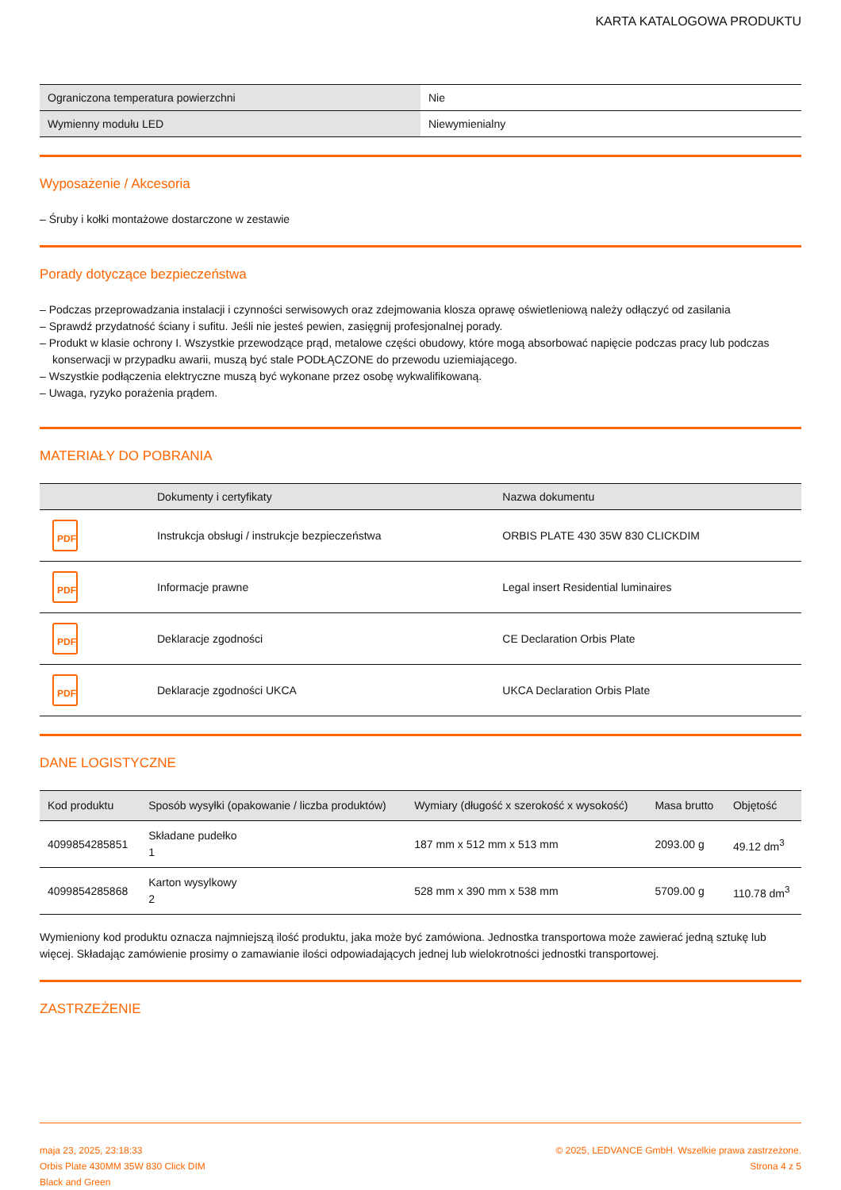KARTA KATALOGOWA PRODUKTU
| Ograniczona temperatura powierzchni | Nie |
| Wymienny modułu LED | Niewymienialny |
Wyposażenie / Akcesoria
– Śruby i kołki montażowe dostarczone w zestawie
Porady dotyczące bezpieczeństwa
– Podczas przeprowadzania instalacji i czynności serwisowych oraz zdejmowania klosza oprawę oświetleniową należy odłączyć od zasilania
– Sprawdź przydatność ściany i sufitu. Jeśli nie jesteś pewien, zasięgnij profesjonalnej porady.
– Produkt w klasie ochrony I. Wszystkie przewodzące prąd, metalowe części obudowy, które mogą absorbować napięcie podczas pracy lub podczas konserwacji w przypadku awarii, muszą być stale PODŁĄCZONE do przewodu uziemiającego.
– Wszystkie podłączenia elektryczne muszą być wykonane przez osobę wykwalifikowaną.
– Uwaga, ryzyko porażenia prądem.
MATERIAŁY DO POBRANIA
| | Dokumenty i certyfikaty | Nazwa dokumentu |
| --- | --- | --- |
| PDF | Instrukcja obsługi / instrukcje bezpieczeństwa | ORBIS PLATE 430 35W 830 CLICKDIM |
| PDF | Informacje prawne | Legal insert Residential luminaires |
| PDF | Deklaracje zgodności | CE Declaration Orbis Plate |
| PDF | Deklaracje zgodności UKCA | UKCA Declaration Orbis Plate |
DANE LOGISTYCZNE
| Kod produktu | Sposób wysyłki (opakowanie / liczba produktów) | Wymiary (długość x szerokość x wysokość) | Masa brutto | Objętość |
| --- | --- | --- | --- | --- |
| 4099854285851 | Składane pudełko 1 | 187 mm x 512 mm x 513 mm | 2093.00 g | 49.12 dm<sup>3</sup> |
| 4099854285868 | Karton wysylkowy 2 | 528 mm x 390 mm x 538 mm | 5709.00 g | 110.78 dm<sup>3</sup> |
Wymieniony kod produktu oznacza najmniejszą ilość produktu, jaka może być zamówiona. Jednostka transportowa może zawierać jedną sztukę lub więcej. Składając zamówienie prosimy o zamawianie ilości odpowiadających jednej lub wielokrotności jednostki transportowej.
ZASTRZEŻENIE
maja 23, 2025, 23:18:33
Orbis Plate 430MM 35W 830 Click DIM
Black and Green
© 2025, LEDVANCE GmbH. Wszelkie prawa zastrzeżone.
Strona 4 z 5